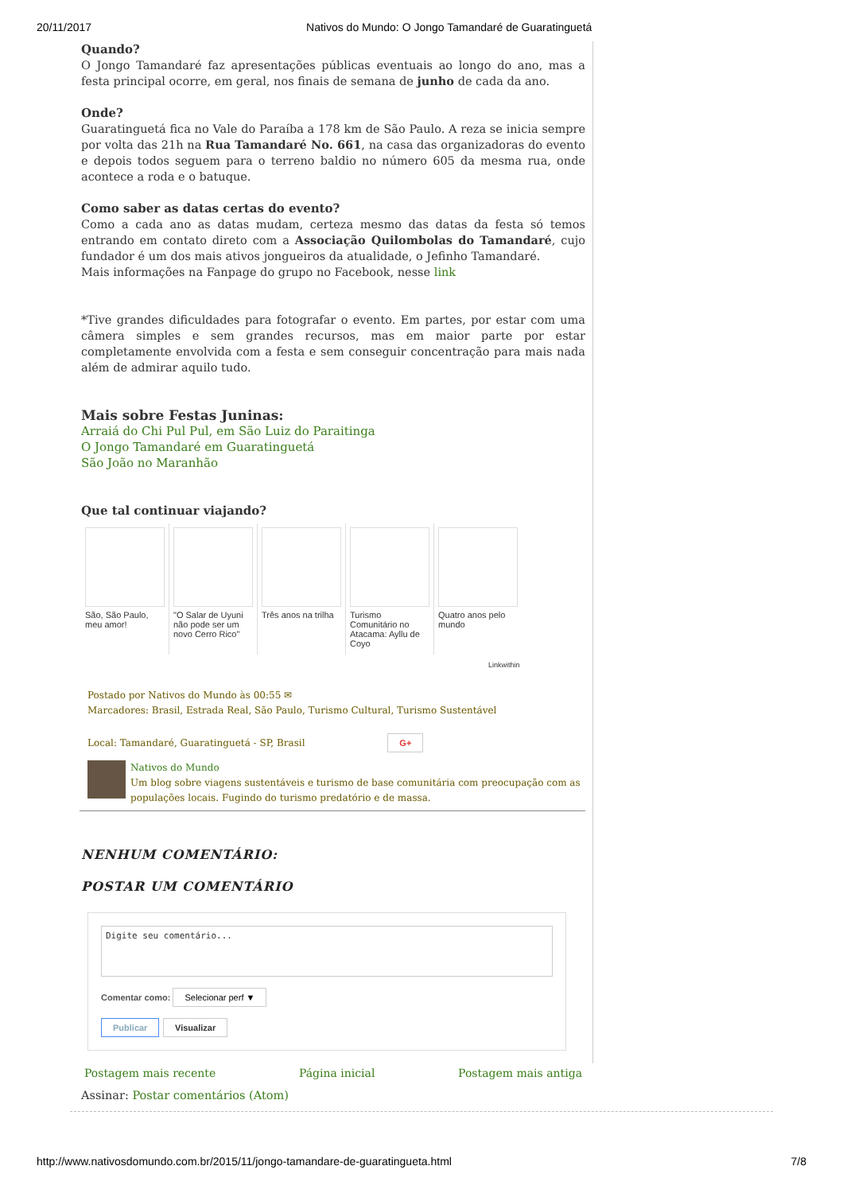20/11/2017 Nativos do Mundo: O Jongo Tamandaré de Guaratinguetá
Quando?
O Jongo Tamandaré faz apresentações públicas eventuais ao longo do ano, mas a festa principal ocorre, em geral, nos finais de semana de junho de cada da ano.
Onde?
Guaratinguetá fica no Vale do Paraíba a 178 km de São Paulo. A reza se inicia sempre por volta das 21h na Rua Tamandaré No. 661, na casa das organizadoras do evento e depois todos seguem para o terreno baldio no número 605 da mesma rua, onde acontece a roda e o batuque.
Como saber as datas certas do evento?
Como a cada ano as datas mudam, certeza mesmo das datas da festa só temos entrando em contato direto com a Associação Quilombolas do Tamandaré, cujo fundador é um dos mais ativos jongueiros da atualidade, o Jefinho Tamandaré.
Mais informações na Fanpage do grupo no Facebook, nesse link
*Tive grandes dificuldades para fotografar o evento. Em partes, por estar com uma câmera simples e sem grandes recursos, mas em maior parte por estar completamente envolvida com a festa e sem conseguir concentração para mais nada além de admirar aquilo tudo.
Mais sobre Festas Juninas:
Arraiá do Chi Pul Pul, em São Luiz do Paraitinga
O Jongo Tamandaré em Guaratinguetá
São João no Maranhão
Que tal continuar viajando?
São, São Paulo, meu amor!
"O Salar de Uyuni não pode ser um novo Cerro Rico"
Três anos na trilha
Turismo Comunitário no Atacama: Ayllu de Coyo
Quatro anos pelo mundo
Linkwithin
Postado por Nativos do Mundo às 00:55 ✉
Marcadores: Brasil, Estrada Real, São Paulo, Turismo Cultural, Turismo Sustentável
Local: Tamandaré, Guaratinguetá - SP, Brasil G+
Nativos do Mundo
Um blog sobre viagens sustentáveis e turismo de base comunitária com preocupação com as populações locais. Fugindo do turismo predatório e de massa.
NENHUM COMENTÁRIO:
POSTAR UM COMENTÁRIO
Digite seu comentário...
Comentar como: Selecionar perf ▼
Publicar Visualizar
Postagem mais recente Página inicial Postagem mais antiga
Assinar: Postar comentários (Atom)
http://www.nativosdomundo.com.br/2015/11/jongo-tamandare-de-guaratingueta.html 7/8